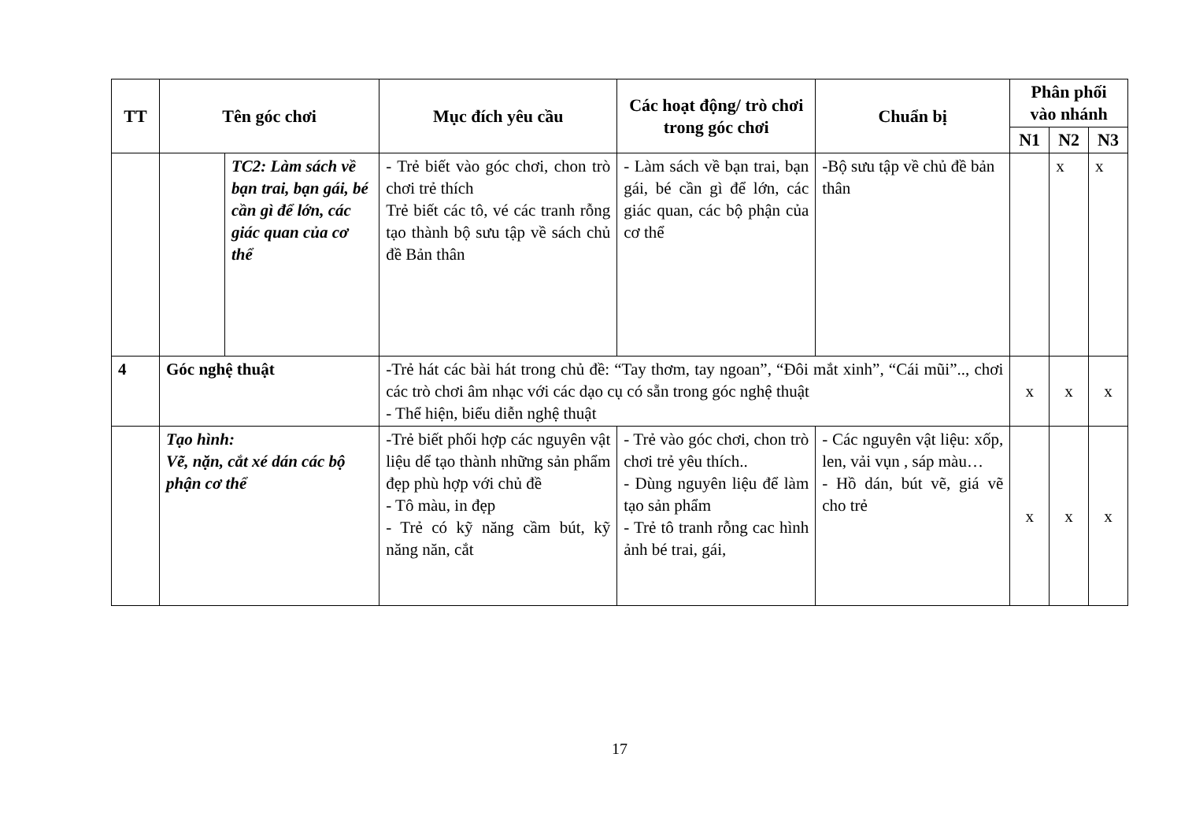| TT | Tên góc chơi | | Mục đích yêu cầu | Các hoạt động/ trò chơi trong góc chơi | Chuẩn bị | Phân phối vào nhánh | | |
| --- | --- | --- | --- | --- | --- | --- | --- | --- |
| | | | | | | N1 | N2 | N3 |
| | | TC2: Làm sách về bạn trai, bạn gái, bé cần gì để lớn, các giác quan của cơ thể | - Trẻ biết vào góc chơi, chon trò chơi trẻ thích Trẻ biết các tô, vé các tranh rỗng tạo thành bộ sưu tập về sách chủ đề Bản thân | - Làm sách về bạn trai, bạn gái, bé cần gì để lớn, các giác quan, các bộ phận của cơ thể | -Bộ sưu tập về chủ đề bản thân | | x | x |
| 4 | Góc nghệ thuật | | -Trẻ hát các bài hát trong chủ đề: “Tay thơm, tay ngoan”, “Đôi mắt xinh”, “Cái mũi”.., chơi các trò chơi âm nhạc với các dạo cụ có sẵn trong góc nghệ thuật - Thể hiện, biểu diễn nghệ thuật | | | x | x | x |
| | Tạo hình: Vẽ, nặn, cắt xé dán các bộ phận cơ thể | | -Trẻ biết phối hợp các nguyên vật liệu dể tạo thành những sản phẩm đẹp phù hợp với chủ đề - Tô màu, in đẹp - Trẻ có kỹ năng cầm bút, kỹ năng năn, cắt | - Trẻ vào góc chơi, chon trò chơi trẻ yêu thích.. - Dùng nguyên liệu để làm tạo sản phẩm - Trẻ tô tranh rỗng cac hình ảnh bé trai, gái, | - Các nguyên vật liệu: xốp, len, vải vụn , sáp màu… - Hồ dán, bút vẽ, giá vẽ cho trẻ | x | x | x |
17